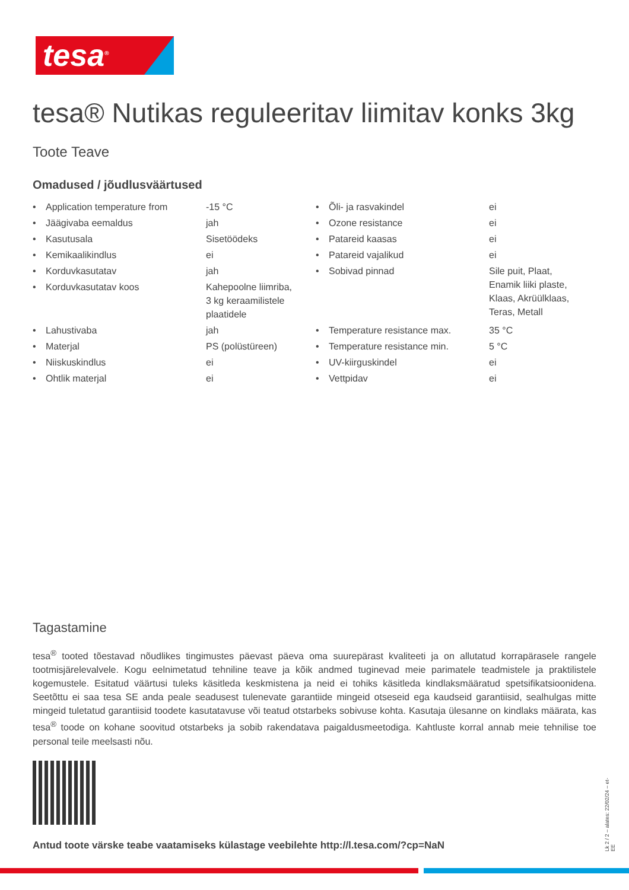tesa<sup>®</sup>
tesa® Nutikas reguleeritav liimitav konks 3kg
Toote Teave
Omadused / jõudlusväärtused
| • | Application temperature from | -15 °C | • | Õli- ja rasvakindel | ei |
| • | Jäägivaba eemaldus | jah | • | Ozone resistance | ei |
| • | Kasutusala | Sisetöödeks | • | Patareid kaasas | ei |
| • | Kemikaalikindlus | ei | • | Patareid vajalikud | ei |
| • | Korduvkasutatav | jah | • | Sobivad pinnad | Sile puit, Plaat, Enamik liiki plaste, Klaas, Akrüülklaas, Teras, Metall |
| • | Korduvkasutatav koos | Kahepoolne liimriba, 3 kg keraamilistele plaatidele | | | |
| • | Lahustivaba | jah | • | Temperature resistance max. | 35 °C |
| • | Materjal | PS (polüstüreen) | • | Temperature resistance min. | 5 °C |
| • | Niiskuskindlus | ei | • | UV-kiirguskindel | ei |
| • | Ohtlik materjal | ei | • | Vettpidav | ei |
Tagastamine
tesa<sup>®</sup> tooted tõestavad nõudlikes tingimustes päevast päeva oma suurepärast kvaliteeti ja on allutatud korrapärasele rangele tootmisjärelevalvele. Kogu eelnimetatud tehniline teave ja kõik andmed tuginevad meie parimatele teadmistele ja praktilistele kogemustele. Esitatud väärtusi tuleks käsitleda keskmistena ja neid ei tohiks käsitleda kindlaksmääratud spetsifikatsioonidena. Seetõttu ei saa tesa SE anda peale seadusest tulenevate garantiide mingeid otseseid ega kaudseid garantiisid, sealhulgas mitte mingeid tuletatud garantiisid toodete kasutatavuse või teatud otstarbeks sobivuse kohta. Kasutaja ülesanne on kindlaks määrata, kas tesa<sup>®</sup> toode on kohane soovitud otstarbeks ja sobib rakendatava paigaldusmeetodiga. Kahtluste korral annab meie tehnilise toe personal teile meelsasti nõu.
Antud toote värske teabe vaatamiseks külastage veebilehte http://l.tesa.com/?cp=NaN
Lk 2 / 2 – alates: 22/02/24 – et-EE